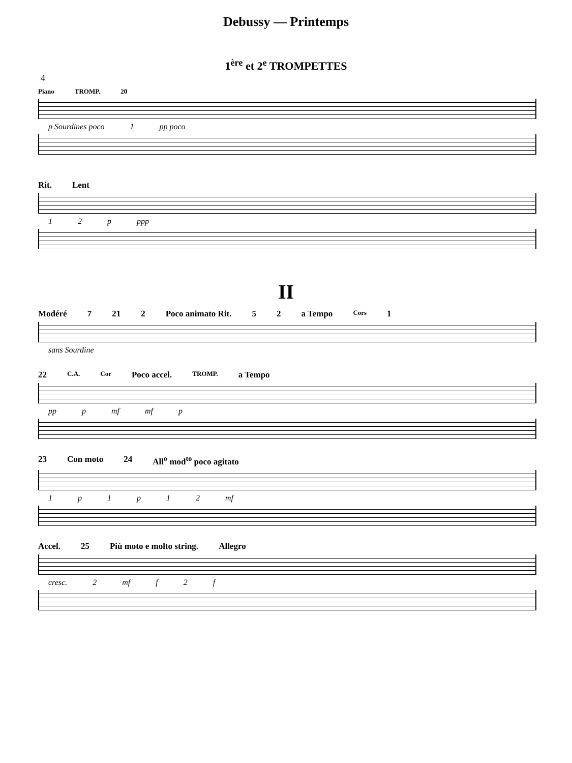Debussy — Printemps
1<sup>ère</sup> et 2<sup>e</sup> TROMPETTES
4
Piano TROMP. 20
p Sourdines poco 1 pp poco
Rit. Lent
12 p ppp
II
Modéré 7 21 2 Poco animato Rit. 5 2 a Tempo Cors 1
sans Sourdine
22 C.A. Cor Poco accel. TROMP. a Tempo
pp p mf mf p
23 Con moto 24 All<sup>o</sup> mod<sup>to</sup> poco agitato
1 p 1 p 12 mf
Accel. 25 Più moto e molto string. Allegro
cresc. 2 mf f 2 f